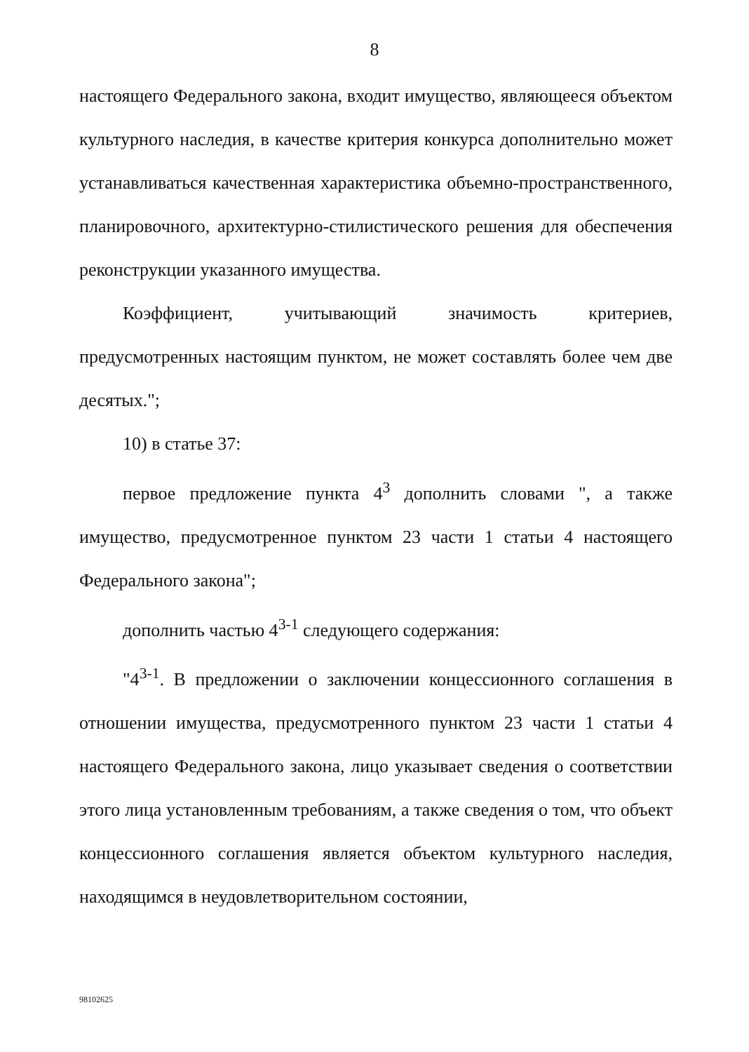8
настоящего Федерального закона, входит имущество, являющееся объектом культурного наследия, в качестве критерия конкурса дополнительно может устанавливаться качественная характеристика объемно-пространственного, планировочного, архитектурно-стилистического решения для обеспечения реконструкции указанного имущества.
Коэффициент, учитывающий значимость критериев, предусмотренных настоящим пунктом, не может составлять более чем две десятых.";
10) в статье 37:
первое предложение пункта 4<sup>3</sup> дополнить словами ", а также имущество, предусмотренное пунктом 23 части 1 статьи 4 настоящего Федерального закона";
дополнить частью 4<sup>3-1</sup> следующего содержания:
"4<sup>3-1</sup>. В предложении о заключении концессионного соглашения в отношении имущества, предусмотренного пунктом 23 части 1 статьи 4 настоящего Федерального закона, лицо указывает сведения о соответствии этого лица установленным требованиям, а также сведения о том, что объект концессионного соглашения является объектом культурного наследия, находящимся в неудовлетворительном состоянии,
98102625